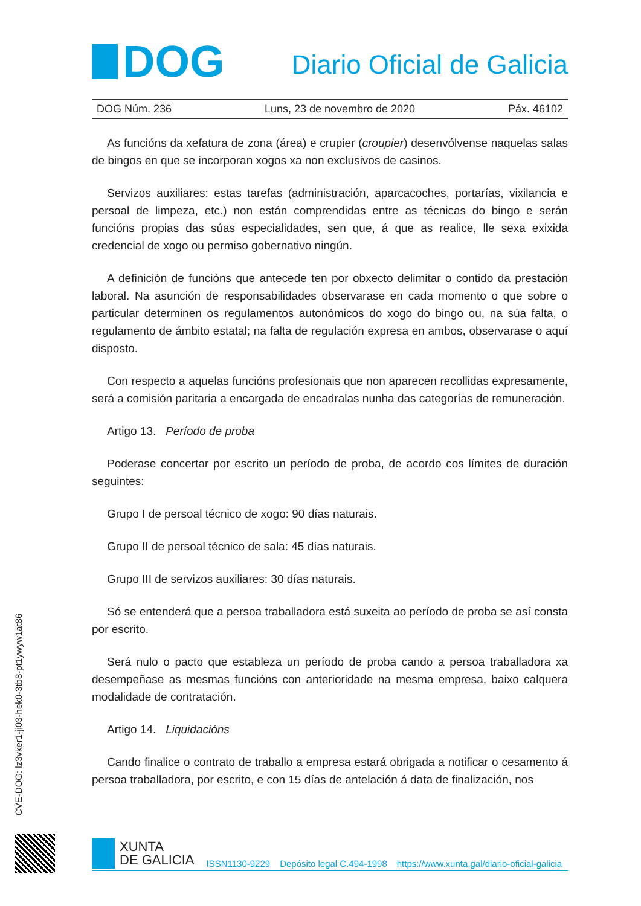DOG
Diario Oficial de Galicia
DOG Núm. 236 Luns, 23 de novembro de 2020 Páx. 46102
As funcións da xefatura de zona (área) e crupier (croupier) desenvólvense naquelas salas de bingos en que se incorporan xogos xa non exclusivos de casinos.
Servizos auxiliares: estas tarefas (administración, aparcacoches, portarías, vixilancia e persoal de limpeza, etc.) non están comprendidas entre as técnicas do bingo e serán funcións propias das súas especialidades, sen que, á que as realice, lle sexa exixida credencial de xogo ou permiso gobernativo ningún.
A definición de funcións que antecede ten por obxecto delimitar o contido da prestación laboral. Na asunción de responsabilidades observarase en cada momento o que sobre o particular determinen os regulamentos autonómicos do xogo do bingo ou, na súa falta, o regulamento de ámbito estatal; na falta de regulación expresa en ambos, observarase o aquí disposto.
Con respecto a aquelas funcións profesionais que non aparecen recollidas expresamente, será a comisión paritaria a encargada de encadralas nunha das categorías de remuneración.
Artigo 13. Período de proba
Poderase concertar por escrito un período de proba, de acordo cos límites de duración seguintes:
Grupo I de persoal técnico de xogo: 90 días naturais.
Grupo II de persoal técnico de sala: 45 días naturais.
Grupo III de servizos auxiliares: 30 días naturais.
Só se entenderá que a persoa traballadora está suxeita ao período de proba se así consta por escrito.
Será nulo o pacto que estableza un período de proba cando a persoa traballadora xa desempeñase as mesmas funcións con anterioridade na mesma empresa, baixo calquera modalidade de contratación.
Artigo 14. Liquidacións
Cando finalice o contrato de traballo a empresa estará obrigada a notificar o cesamento á persoa traballadora, por escrito, e con 15 días de antelación á data de finalización, nos
CVE-DOG: lz3vker1-ji03-hek0-3tb8-pt1ywyw1at86
XUNTA
DE GALICIA
ISSN1130-9229 Depósito legal C.494-1998 https://www.xunta.gal/diario-oficial-galicia